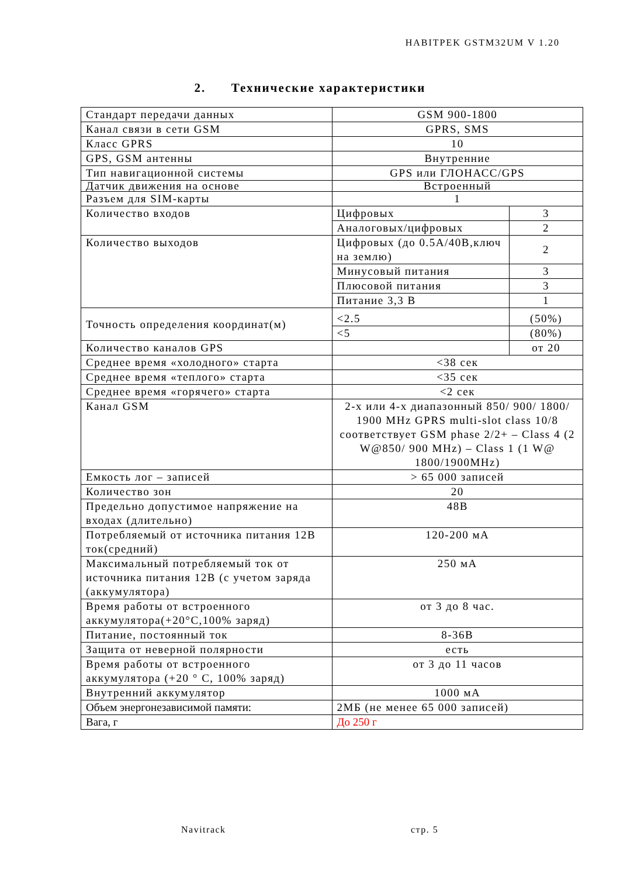HABITPEK GSTM32UM V 1.20
2. Технические характеристики
| Стандарт передачи данных | GSM 900-1800 | |
| Канал связи в сети GSM | GPRS, SMS | |
| Класс GPRS | 10 | |
| GPS, GSM антенны | Внутренние | |
| Тип навигационной системы | GPS или ГЛОНАСС/GPS | |
| Датчик движения на основе | Встроенный | |
| Разъем для SIM-карты | 1 | |
| Количество входов | Цифровых | 3 |
| | Аналоговых/цифровых | 2 |
| Количество выходов | Цифровых (до 0.5А/40В,ключ на землю) | 2 |
| | Минусовый питания | 3 |
| | Плюсовой питания | 3 |
| | Питание 3,3 В | 1 |
| Точность определения координат(м) | <2.5 | (50%) |
| | <5 | (80%) |
| Количество каналов GPS | | от 20 |
| Среднее время «холодного» старта | <38 сек | |
| Среднее время «теплого» старта | <35 сек | |
| Среднее время «горячего» старта | <2 сек | |
| Канал GSM | 2-х или 4-х диапазонный 850/ 900/ 1800/ 1900 MHz GPRS multi-slot class 10/8 соответствует GSM phase 2/2+ – Class 4 (2 W@850/ 900 MHz) – Class 1 (1 W@ 1800/1900MHz) | |
| Емкость лог – записей | > 65 000 записей | |
| Количество зон | 20 | |
| Предельно допустимое напряжение на входах (длительно) | 48В | |
| Потребляемый от источника питания 12В ток(средний) | 120-200 мА | |
| Максимальный потребляемый ток от источника питания 12В (с учетом заряда (аккумулятора) | 250 мА | |
| Время работы от встроенного аккумулятора(+20°С,100% заряд) | от 3 до 8 час. | |
| Питание, постоянный ток | 8-36В | |
| Защита от неверной полярности | есть | |
| Время работы от встроенного аккумулятора (+20 ° С, 100% заряд) | от 3 до 11 часов | |
| Внутренний аккумулятор | 1000 мА | |
| Объем энергонезависимой памяти: | 2МБ (не менее 65 000 записей) | |
| Вага, г | До 250 г | |
Navitrack стр. 5